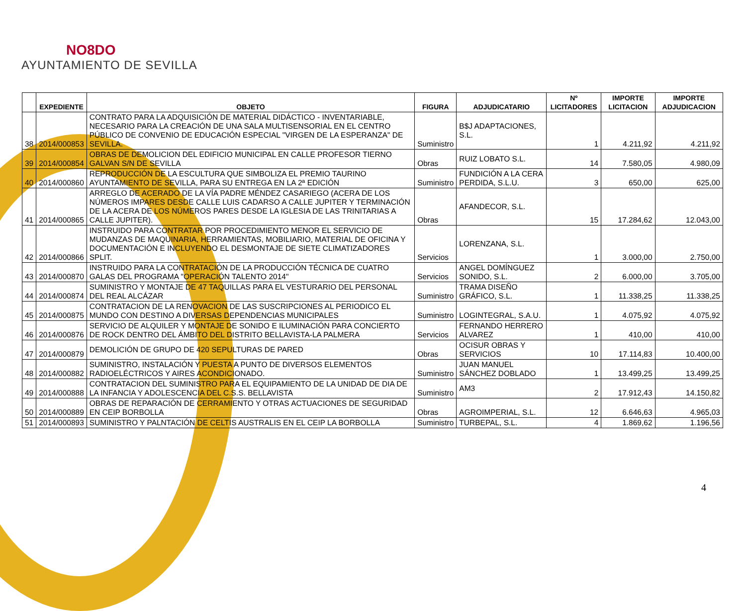NO8DO
AYUNTAMIENTO DE SEVILLA
| | EXPEDIENTE | OBJETO | FIGURA | ADJUDICATARIO | Nº LICITADORES | IMPORTE LICITACION | IMPORTE ADJUDICACION |
| --- | --- | --- | --- | --- | --- | --- | --- |
| 38 | 2014/000853 | CONTRATO PARA LA ADQUISICIÓN DE MATERIAL DIDÁCTICO - INVENTARIABLE, NECESARIO PARA LA CREACIÓN DE UNA SALA MULTISENSORIAL EN EL CENTRO PÚBLICO DE CONVENIO DE EDUCACIÓN ESPECIAL "VIRGEN DE LA ESPERANZA" DE SEVILLA. | Suministro | B$J ADAPTACIONES, S.L. | 1 | 4.211,92 | 4.211,92 |
| 39 | 2014/000854 | OBRAS DE DEMOLICION DEL EDIFICIO MUNICIPAL EN CALLE PROFESOR TIERNO GALVAN S/N DE SEVILLA | Obras | RUIZ LOBATO S.L. | 14 | 7.580,05 | 4.980,09 |
| 40 | 2014/000860 | REPRODUCCIÓN DE LA ESCULTURA QUE SIMBOLIZA EL PREMIO TAURINO AYUNTAMIENTO DE SEVILLA, PARA SU ENTREGA EN LA 2ª EDICIÓN | Suministro | FUNDICIÓN A LA CERA PERDIDA, S.L.U. | 3 | 650,00 | 625,00 |
| 41 | 2014/000865 | ARREGLO DE ACERADO DE LA VÍA PADRE MÉNDEZ CASARIEGO (ACERA DE LOS NÚMEROS IMPARES DESDE CALLE LUIS CADARSO A CALLE JUPITER Y TERMINACIÓN DE LA ACERA DE LOS NÚMEROS PARES DESDE LA IGLESIA DE LAS TRINITARIAS A CALLE JUPITER). | Obras | AFANDECOR, S.L. | 15 | 17.284,62 | 12.043,00 |
| 42 | 2014/000866 | INSTRUIDO PARA CONTRATAR POR PROCEDIMIENTO MENOR EL SERVICIO DE MUDANZAS DE MAQUINARIA, HERRAMIENTAS, MOBILIARIO, MATERIAL DE OFICINA Y DOCUMENTACIÓN E INCLUYENDO EL DESMONTAJE DE SIETE CLIMATIZADORES SPLIT. | Servicios | LORENZANA, S.L. | 1 | 3.000,00 | 2.750,00 |
| 43 | 2014/000870 | INSTRUIDO PARA LA CONTRATACIÓN DE LA PRODUCCIÓN TÉCNICA DE CUATRO GALAS DEL PROGRAMA "OPERACIÓN TALENTO 2014" | Servicios | ANGEL DOMÍNGUEZ SONIDO, S.L. | 2 | 6.000,00 | 3.705,00 |
| 44 | 2014/000874 | SUMINISTRO Y MONTAJE DE 47 TAQUILLAS PARA EL VESTURARIO DEL PERSONAL DEL REAL ALCÁZAR | Suministro | TRAMA DISEÑO GRÁFICO, S.L. | 1 | 11.338,25 | 11.338,25 |
| 45 | 2014/000875 | CONTRATACION DE LA RENOVACION DE LAS SUSCRIPCIONES AL PERIODICO EL MUNDO CON DESTINO A DIVERSAS DEPENDENCIAS MUNICIPALES | Suministro | LOGINTEGRAL, S.A.U. | 1 | 4.075,92 | 4.075,92 |
| 46 | 2014/000876 | SERVICIO DE ALQUILER Y MONTAJE DE SONIDO E ILUMINACIÓN PARA CONCIERTO DE ROCK DENTRO DEL ÁMBITO DEL DISTRITO BELLAVISTA-LA PALMERA | Servicios | FERNANDO HERRERO ALVAREZ | 1 | 410,00 | 410,00 |
| 47 | 2014/000879 | DEMOLICIÓN DE GRUPO DE 420 SEPULTURAS DE PARED | Obras | OCISUR OBRAS Y SERVICIOS | 10 | 17.114,83 | 10.400,00 |
| 48 | 2014/000882 | SUMINISTRO, INSTALACIÓN Y PUESTA A PUNTO DE DIVERSOS ELEMENTOS RADIOELÉCTRICOS Y AIRES ACONDICIONADO. | Suministro | JUAN MANUEL SÁNCHEZ DOBLADO | 1 | 13.499,25 | 13.499,25 |
| 49 | 2014/000888 | CONTRATACION DEL SUMINISTRO PARA EL EQUIPAMIENTO DE LA UNIDAD DE DIA DE LA INFANCIA Y ADOLESCENCIA DEL C.S.S. BELLAVISTA | Suministro | AM3 | 2 | 17.912,43 | 14.150,82 |
| 50 | 2014/000889 | OBRAS DE REPARACIÓN DE CERRAMIENTO Y OTRAS ACTUACIONES DE SEGURIDAD EN CEIP BORBOLLA | Obras | AGROIMPERIAL, S.L. | 12 | 6.646,63 | 4.965,03 |
| 51 | 2014/000893 | SUMINISTRO Y PALNTACIÓN DE CELTIS AUSTRALIS EN EL CEIP LA BORBOLLA | Suministro | TURBEPAL, S.L. | 4 | 1.869,62 | 1.196,56 |
4